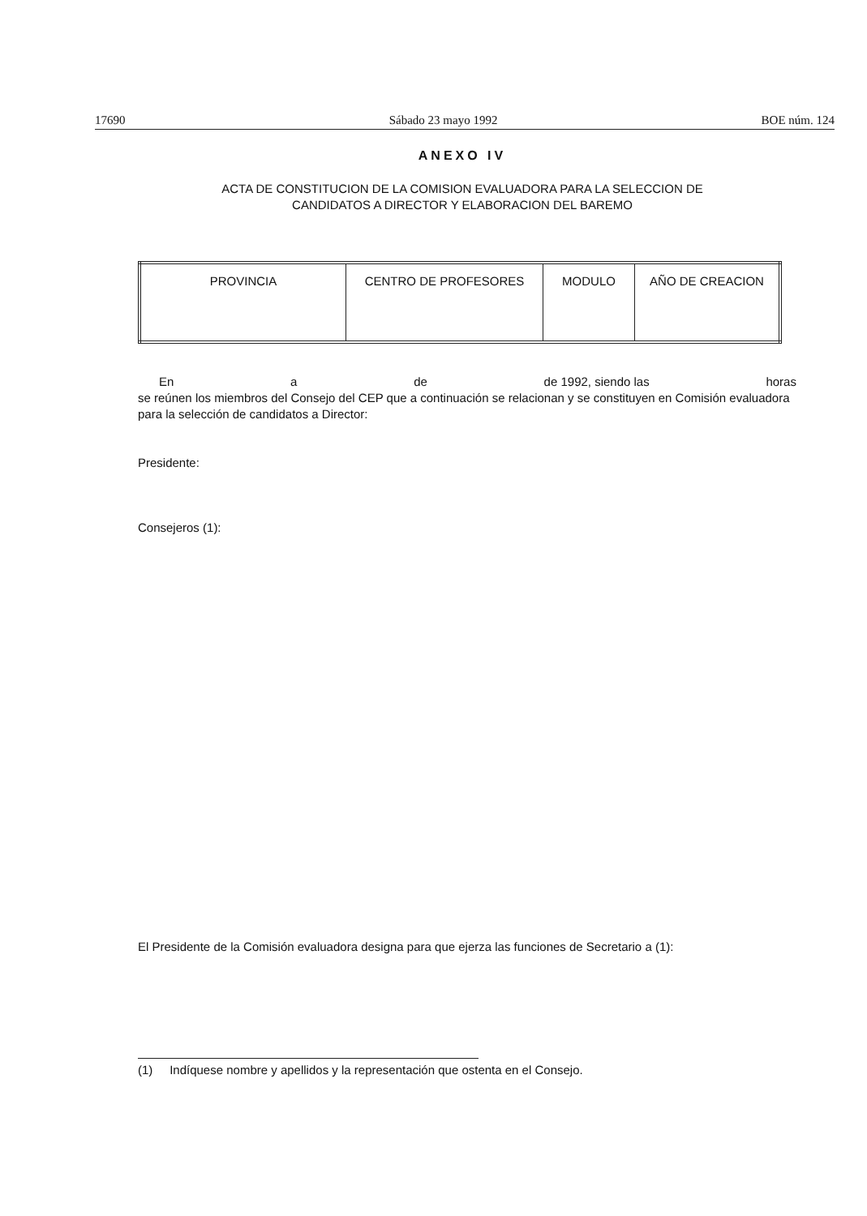17690 Sábado 23 mayo 1992 BOE núm. 124
ANEXO IV
ACTA DE CONSTITUCION DE LA COMISION EVALUADORA PARA LA SELECCION DE
CANDIDATOS A DIRECTOR Y ELABORACION DEL BAREMO
| PROVINCIA | CENTRO DE PROFESORES | MODULO | AÑO DE CREACION |
En a de de 1992, siendo las horas
se reúnen los miembros del Consejo del CEP que a continuación se relacionan y se constituyen en Comisión evaluadora para la selección de candidatos a Director:
Presidente:
Consejeros (1):
El Presidente de la Comisión evaluadora designa para que ejerza las funciones de Secretario a (1):
(1) Indíquese nombre y apellidos y la representación que ostenta en el Consejo.